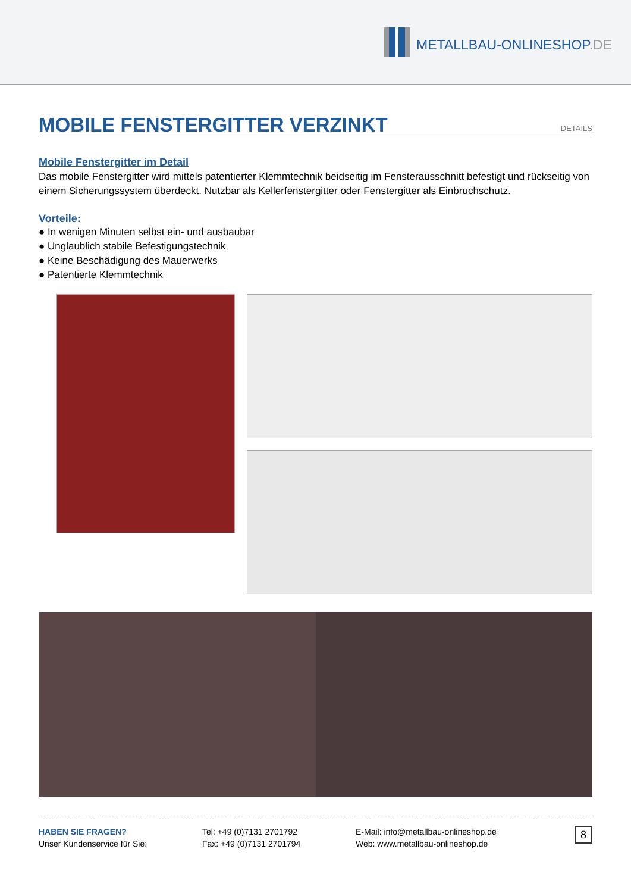METALLBAU-ONLINESHOP.DE
MOBILE FENSTERGITTER VERZINKT DETAILS
Mobile Fenstergitter im Detail
Das mobile Fenstergitter wird mittels patentierter Klemmtechnik beidseitig im Fensterausschnitt befestigt und rückseitig von einem Sicherungssystem überdeckt. Nutzbar als Kellerfenstergitter oder Fenstergitter als Einbruchschutz.
Vorteile:
● In wenigen Minuten selbst ein- und ausbaubar
● Unglaublich stabile Befestigungstechnik
● Keine Beschädigung des Mauerwerks
● Patentierte Klemmtechnik
HABEN SIE FRAGEN?
Unser Kundenservice für Sie:
Tel: +49 (0)7131 2701792
Fax: +49 (0)7131 2701794
E-Mail: info@metallbau-onlineshop.de
Web: www.metallbau-onlineshop.de
8